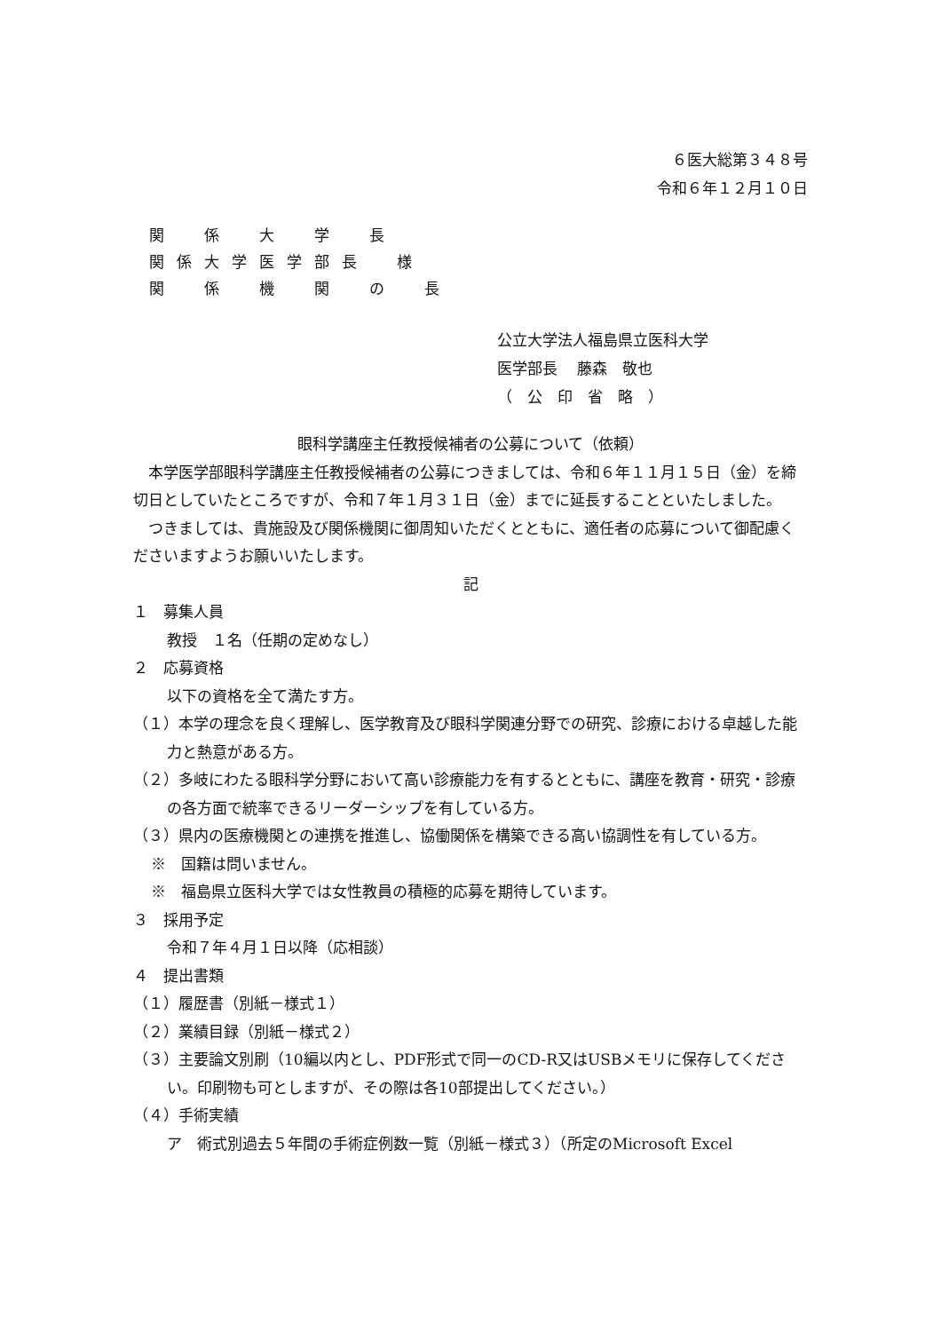６医大総第３４８号
令和６年１２月１０日
関　係　大　学　長
関係大学医学部長　様
関　係　機　関　の　長
公立大学法人福島県立医科大学
医学部長　 藤森　敬也
（　公　印　省　略　）
眼科学講座主任教授候補者の公募について（依頼）
　本学医学部眼科学講座主任教授候補者の公募につきましては、令和６年１１月１５日（金）を締切日としていたところですが、令和７年１月３１日（金）までに延長することといたしました。
　つきましては、貴施設及び関係機関に御周知いただくとともに、適任者の応募について御配慮くださいますようお願いいたします。
記
１　募集人員
教授　１名（任期の定めなし）
２　応募資格
以下の資格を全て満たす方。
（１）本学の理念を良く理解し、医学教育及び眼科学関連分野での研究、診療における卓越した能力と熱意がある方。
（２）多岐にわたる眼科学分野において高い診療能力を有するとともに、講座を教育・研究・診療の各方面で統率できるリーダーシップを有している方。
（３）県内の医療機関との連携を推進し、協働関係を構築できる高い協調性を有している方。
※　国籍は問いません。
※　福島県立医科大学では女性教員の積極的応募を期待しています。
３　採用予定
令和７年４月１日以降（応相談）
４　提出書類
（１）履歴書（別紙－様式１）
（２）業績目録（別紙－様式２）
（３）主要論文別刷（10編以内とし、PDF形式で同一のCD-R又はUSBメモリに保存してください。印刷物も可としますが、その際は各10部提出してください。）
（４）手術実績
ア　術式別過去５年間の手術症例数一覧（別紙－様式３）（所定のMicrosoft Excel